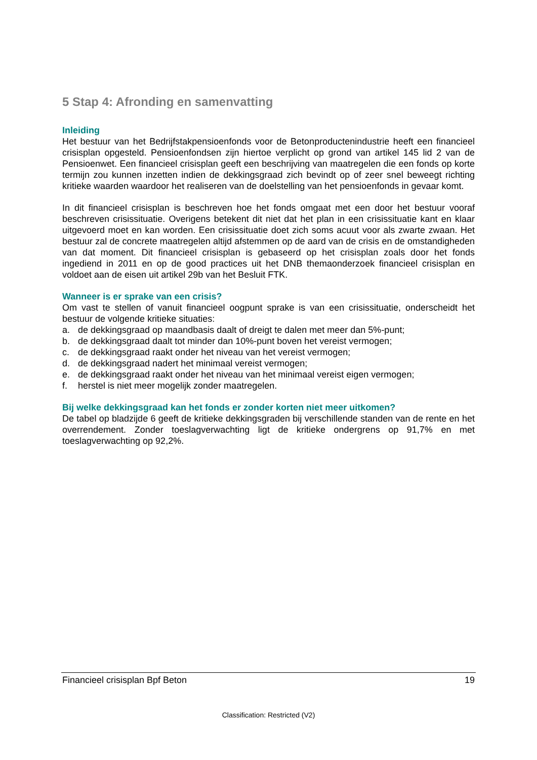5 Stap 4: Afronding en samenvatting
Inleiding
Het bestuur van het Bedrijfstakpensioenfonds voor de Betonproductenindustrie heeft een financieel crisisplan opgesteld. Pensioenfondsen zijn hiertoe verplicht op grond van artikel 145 lid 2 van de Pensioenwet. Een financieel crisisplan geeft een beschrijving van maatregelen die een fonds op korte termijn zou kunnen inzetten indien de dekkingsgraad zich bevindt op of zeer snel beweegt richting kritieke waarden waardoor het realiseren van de doelstelling van het pensioenfonds in gevaar komt.
In dit financieel crisisplan is beschreven hoe het fonds omgaat met een door het bestuur vooraf beschreven crisissituatie. Overigens betekent dit niet dat het plan in een crisissituatie kant en klaar uitgevoerd moet en kan worden. Een crisissituatie doet zich soms acuut voor als zwarte zwaan. Het bestuur zal de concrete maatregelen altijd afstemmen op de aard van de crisis en de omstandigheden van dat moment. Dit financieel crisisplan is gebaseerd op het crisisplan zoals door het fonds ingediend in 2011 en op de good practices uit het DNB themaonderzoek financieel crisisplan en voldoet aan de eisen uit artikel 29b van het Besluit FTK.
Wanneer is er sprake van een crisis?
Om vast te stellen of vanuit financieel oogpunt sprake is van een crisissituatie, onderscheidt het bestuur de volgende kritieke situaties:
a. de dekkingsgraad op maandbasis daalt of dreigt te dalen met meer dan 5%-punt;
b. de dekkingsgraad daalt tot minder dan 10%-punt boven het vereist vermogen;
c. de dekkingsgraad raakt onder het niveau van het vereist vermogen;
d. de dekkingsgraad nadert het minimaal vereist vermogen;
e. de dekkingsgraad raakt onder het niveau van het minimaal vereist eigen vermogen;
f. herstel is niet meer mogelijk zonder maatregelen.
Bij welke dekkingsgraad kan het fonds er zonder korten niet meer uitkomen?
De tabel op bladzijde 6 geeft de kritieke dekkingsgraden bij verschillende standen van de rente en het overrendement. Zonder toeslagverwachting ligt de kritieke ondergrens op 91,7% en met toeslagverwachting op 92,2%.
Financieel crisisplan Bpf Beton 19
Classification: Restricted (V2)